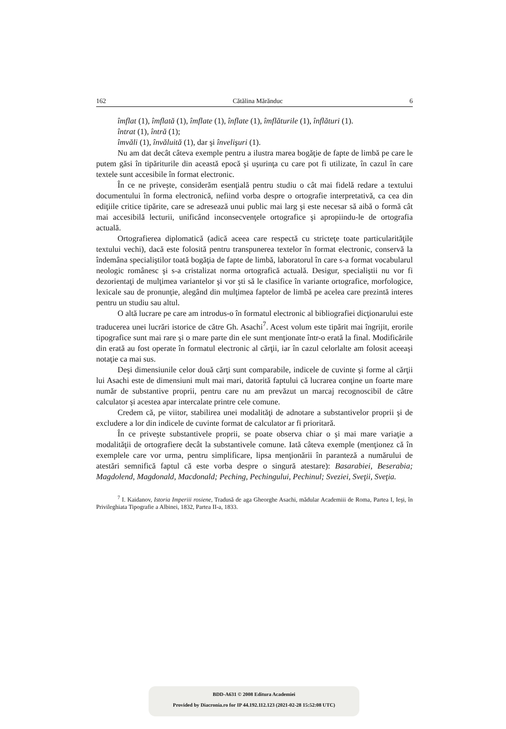162 Cătălina Mărănduc 6
îmflat (1), îmflată (1), îmflate (1), înflate (1), îmflăturile (1), înflături (1).
întrat (1), întră (1);
îmvăli (1), învăluită (1), dar şi învelişuri (1).
Nu am dat decât câteva exemple pentru a ilustra marea bogăţie de fapte de limbă pe care le putem găsi în tipăriturile din această epocă şi uşurinţa cu care pot fi utilizate, în cazul în care textele sunt accesibile în format electronic.
În ce ne priveşte, considerăm esenţială pentru studiu o cât mai fidelă redare a textului documentului în forma electronică, nefiind vorba despre o ortografie interpretativă, ca cea din ediţiile critice tipărite, care se adresează unui public mai larg şi este necesar să aibă o formă cât mai accesibilă lecturii, unificând inconsecvenţele ortografice şi apropiindu-le de ortografia actuală.
Ortografierea diplomatică (adică aceea care respectă cu stricteţe toate particularităţile textului vechi), dacă este folosită pentru transpunerea textelor în format electronic, conservă la îndemâna specialiştilor toată bogăţia de fapte de limbă, laboratorul în care s-a format vocabularul neologic românesc şi s-a cristalizat norma ortografică actuală. Desigur, specialiştii nu vor fi dezorientaţi de mulţimea variantelor şi vor şti să le clasifice în variante ortografice, morfologice, lexicale sau de pronunţie, alegând din mulţimea faptelor de limbă pe acelea care prezintă interes pentru un studiu sau altul.
O altă lucrare pe care am introdus-o în formatul electronic al bibliografiei dicţionarului este traducerea unei lucrări istorice de către Gh. Asachi<sup>7</sup>. Acest volum este tipărit mai îngrijit, erorile tipografice sunt mai rare şi o mare parte din ele sunt menţionate într-o erată la final. Modificările din erată au fost operate în formatul electronic al cărţii, iar în cazul celorlalte am folosit aceeaşi notaţie ca mai sus.
Deşi dimensiunile celor două cărţi sunt comparabile, indicele de cuvinte şi forme al cărţii lui Asachi este de dimensiuni mult mai mari, datorită faptului că lucrarea conţine un foarte mare număr de substantive proprii, pentru care nu am prevăzut un marcaj recognoscibil de către calculator şi acestea apar intercalate printre cele comune.
Credem că, pe viitor, stabilirea unei modalităţi de adnotare a substantivelor proprii şi de excludere a lor din indicele de cuvinte format de calculator ar fi prioritară.
În ce priveşte substantivele proprii, se poate observa chiar o şi mai mare variaţie a modalităţii de ortografiere decât la substantivele comune. Iată câteva exemple (menţionez că în exemplele care vor urma, pentru simplificare, lipsa menţionării în paranteză a numărului de atestări semnifică faptul că este vorba despre o singură atestare): Basarabiei, Beserabia; Magdolend, Magdonald, Macdonald; Peching, Pechingului, Pechinul; Sveziei, Sveţii, Sveţia.
<sup>7</sup> I. Kaidanov, Istoria Imperiii rosiene, Tradusă de aga Gheorghe Asachi, mădular Academiii de Roma, Partea I, Ieşi, în Privileghiata Tipografie a Albinei, 1832, Partea II-a, 1833.
BDD-A631 © 2008 Editura Academiei
Provided by Diacronia.ro for IP 44.192.112.123 (2021-02-28 15:52:08 UTC)